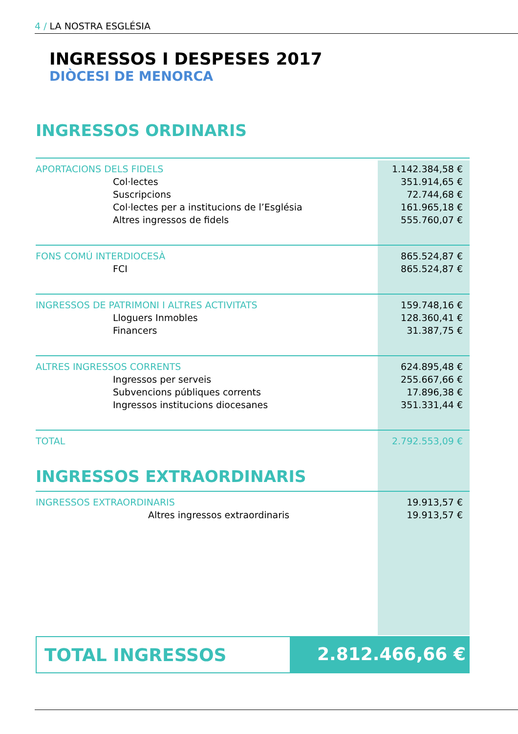4 / LA NOSTRA ESGLÉSIA
INGRESSOS I DESPESES 2017
DIÒCESI DE MENORCA
INGRESSOS ORDINARIS
| APORTACIONS DELS FIDELS | 1.142.384,58 € |
| Col·lectes | 351.914,65 € |
| Suscripcions | 72.744,68 € |
| Col·lectes per a institucions de l’Església | 161.965,18 € |
| Altres ingressos de fidels | 555.760,07 € |
| FONS COMÚ INTERDIOCESÀ | 865.524,87 € |
| FCI | 865.524,87 € |
| INGRESSOS DE PATRIMONI I ALTRES ACTIVITATS | 159.748,16 € |
| Lloguers Inmobles | 128.360,41 € |
| Financers | 31.387,75 € |
| ALTRES INGRESSOS CORRENTS | 624.895,48 € |
| Ingressos per serveis | 255.667,66 € |
| Subvencions públiques corrents | 17.896,38 € |
| Ingressos institucions diocesanes | 351.331,44 € |
| TOTAL | 2.792.553,09 € |
INGRESSOS EXTRAORDINARIS
| INGRESSOS EXTRAORDINARIS | 19.913,57 € |
| Altres ingressos extraordinaris | 19.913,57 € |
TOTAL INGRESSOS 2.812.466,66 €